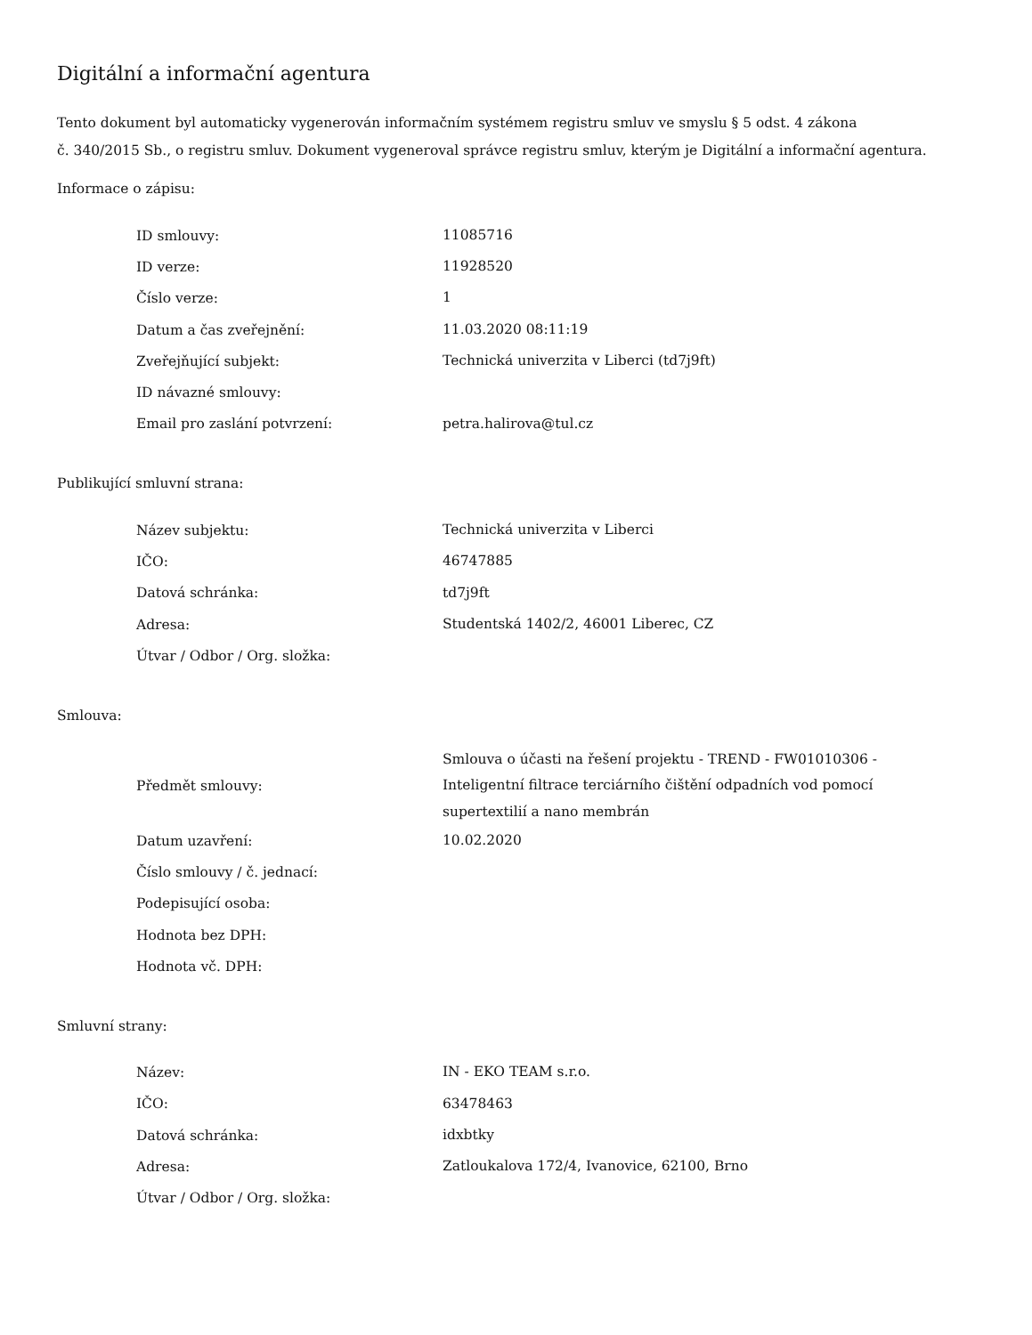Digitální a informační agentura
Tento dokument byl automaticky vygenerován informačním systémem registru smluv ve smyslu § 5 odst. 4 zákona
č. 340/2015 Sb., o registru smluv. Dokument vygeneroval správce registru smluv, kterým je Digitální a informační agentura.
Informace o zápisu:
| ID smlouvy: | 11085716 |
| ID verze: | 11928520 |
| Číslo verze: | 1 |
| Datum a čas zveřejnění: | 11.03.2020 08:11:19 |
| Zveřejňující subjekt: | Technická univerzita v Liberci (td7j9ft) |
| ID návazné smlouvy: | |
| Email pro zaslání potvrzení: | petra.halirova@tul.cz |
Publikující smluvní strana:
| Název subjektu: | Technická univerzita v Liberci |
| IČO: | 46747885 |
| Datová schránka: | td7j9ft |
| Adresa: | Studentská 1402/2, 46001 Liberec, CZ |
| Útvar / Odbor / Org. složka: | |
Smlouva:
| Předmět smlouvy: | Smlouva o účasti na řešení projektu - TREND - FW01010306 - Inteligentní filtrace terciárního čištění odpadních vod pomocí supertextilií a nano membrán |
| Datum uzavření: | 10.02.2020 |
| Číslo smlouvy / č. jednací: | |
| Podepisující osoba: | |
| Hodnota bez DPH: | |
| Hodnota vč. DPH: | |
Smluvní strany:
| Název: | IN - EKO TEAM s.r.o. |
| IČO: | 63478463 |
| Datová schránka: | idxbtky |
| Adresa: | Zatloukalova 172/4, Ivanovice, 62100, Brno |
| Útvar / Odbor / Org. složka: | |